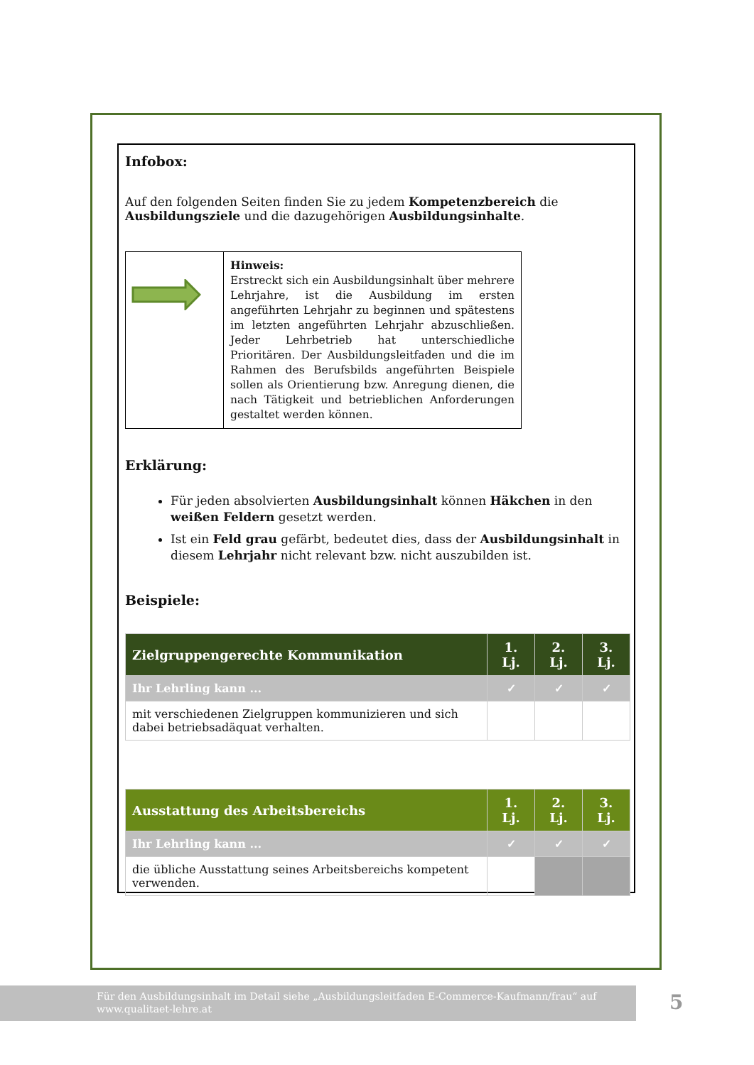Infobox:
Auf den folgenden Seiten finden Sie zu jedem Kompetenzbereich die Ausbildungsziele und die dazugehörigen Ausbildungsinhalte.
Hinweis:
Erstreckt sich ein Ausbildungsinhalt über mehrere Lehrjahre, ist die Ausbildung im ersten angeführten Lehrjahr zu beginnen und spätestens im letzten angeführten Lehrjahr abzuschließen. Jeder Lehrbetrieb hat unterschiedliche Prioritären. Der Ausbildungsleitfaden und die im Rahmen des Berufsbilds angeführten Beispiele sollen als Orientierung bzw. Anregung dienen, die nach Tätigkeit und betrieblichen Anforderungen gestaltet werden können.
Erklärung:
Für jeden absolvierten Ausbildungsinhalt können Häkchen in den weißen Feldern gesetzt werden.
Ist ein Feld grau gefärbt, bedeutet dies, dass der Ausbildungsinhalt in diesem Lehrjahr nicht relevant bzw. nicht auszubilden ist.
Beispiele:
| Zielgruppengerechte Kommunikation | 1. Lj. | 2. Lj. | 3. Lj. |
| --- | --- | --- | --- |
| Ihr Lehrling kann ... | ✓ | ✓ | ✓ |
| mit verschiedenen Zielgruppen kommunizieren und sich dabei betriebsadäquat verhalten. | | | |
| Ausstattung des Arbeitsbereichs | 1. Lj. | 2. Lj. | 3. Lj. |
| --- | --- | --- | --- |
| Ihr Lehrling kann ... | ✓ | ✓ | ✓ |
| die übliche Ausstattung seines Arbeitsbereichs kompetent verwenden. | | | |
Für den Ausbildungsinhalt im Detail siehe „Ausbildungsleitfaden E-Commerce-Kaufmann/frau“ auf
www.qualitaet-lehre.at
5